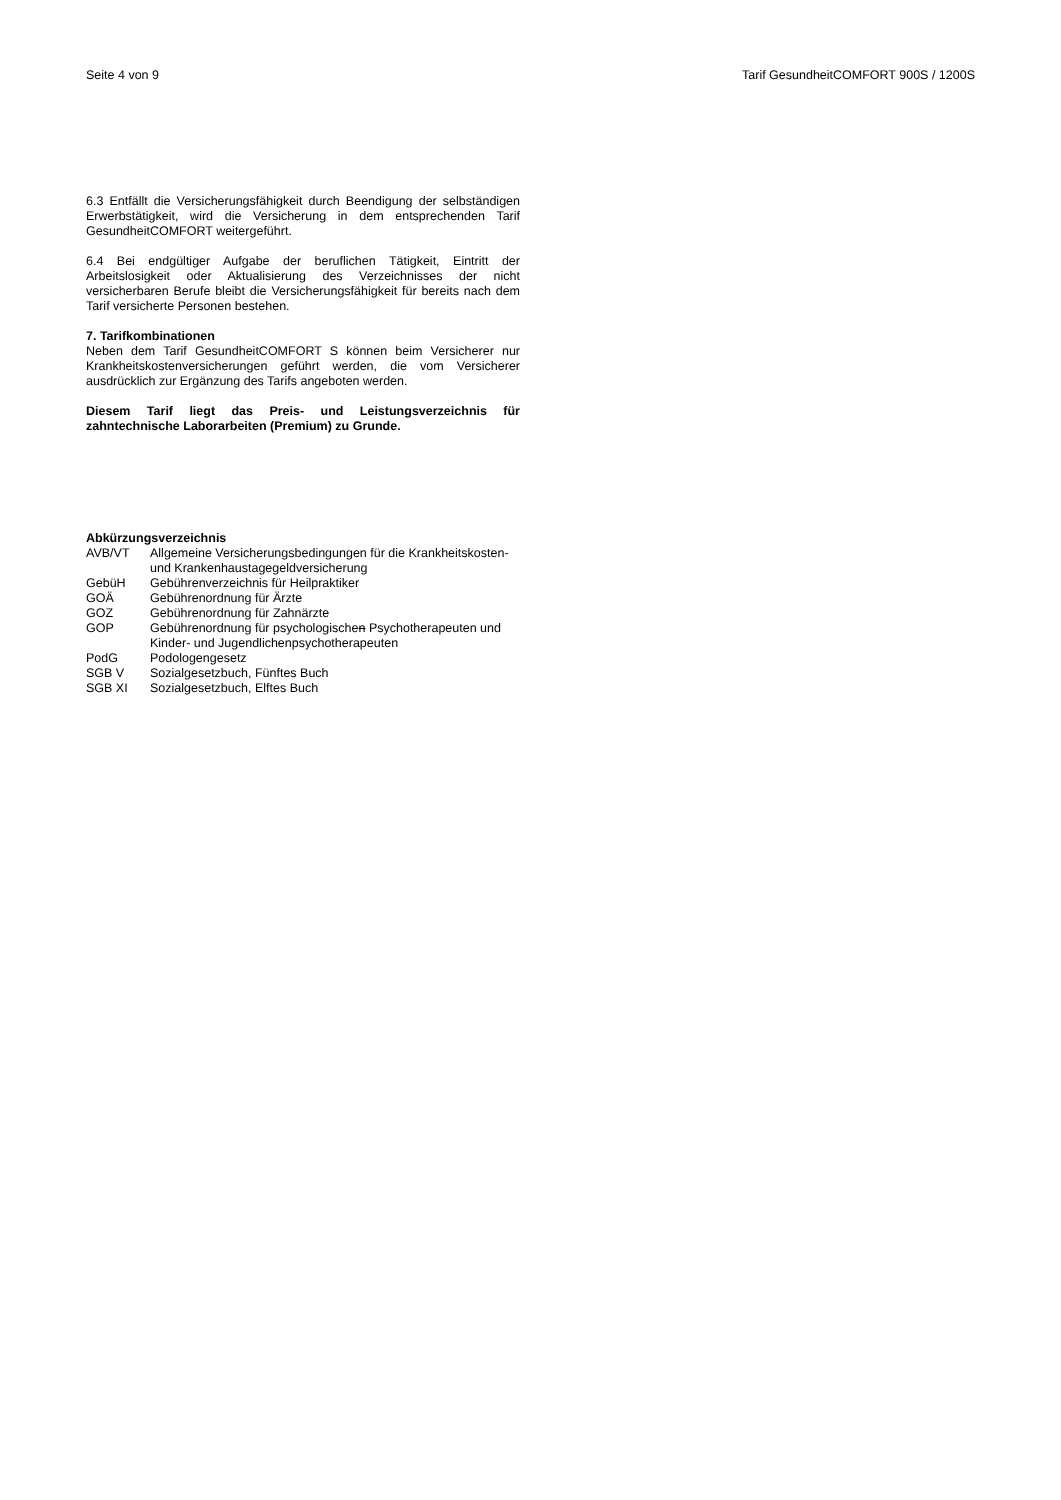Seite 4 von 9 Tarif GesundheitCOMFORT 900S / 1200S
6.3 Entfällt die Versicherungsfähigkeit durch Beendigung der selbständigen Erwerbstätigkeit, wird die Versicherung in dem entsprechenden Tarif GesundheitCOMFORT weitergeführt.
6.4 Bei endgültiger Aufgabe der beruflichen Tätigkeit, Eintritt der Arbeitslosigkeit oder Aktualisierung des Verzeichnisses der nicht versicherbaren Berufe bleibt die Versicherungsfähigkeit für bereits nach dem Tarif versicherte Personen bestehen.
7. Tarifkombinationen
Neben dem Tarif GesundheitCOMFORT S können beim Versicherer nur Krankheitskostenversicherungen geführt werden, die vom Versicherer ausdrücklich zur Ergänzung des Tarifs angeboten werden.
Diesem Tarif liegt das Preis- und Leistungsverzeichnis für zahntechnische Laborarbeiten (Premium) zu Grunde.
Abkürzungsverzeichnis
AVB/VT Allgemeine Versicherungsbedingungen für die Krankheitskosten- und Krankenhaustagegeldversicherung
GebüH Gebührenverzeichnis für Heilpraktiker
GOÄ Gebührenordnung für Ärzte
GOZ Gebührenordnung für Zahnärzte
GOP Gebührenordnung für psychologischen Psychotherapeuten und Kinder- und Jugendlichenpsychotherapeuten
PodG Podologengesetz
SGB V Sozialgesetzbuch, Fünftes Buch
SGB XI Sozialgesetzbuch, Elftes Buch